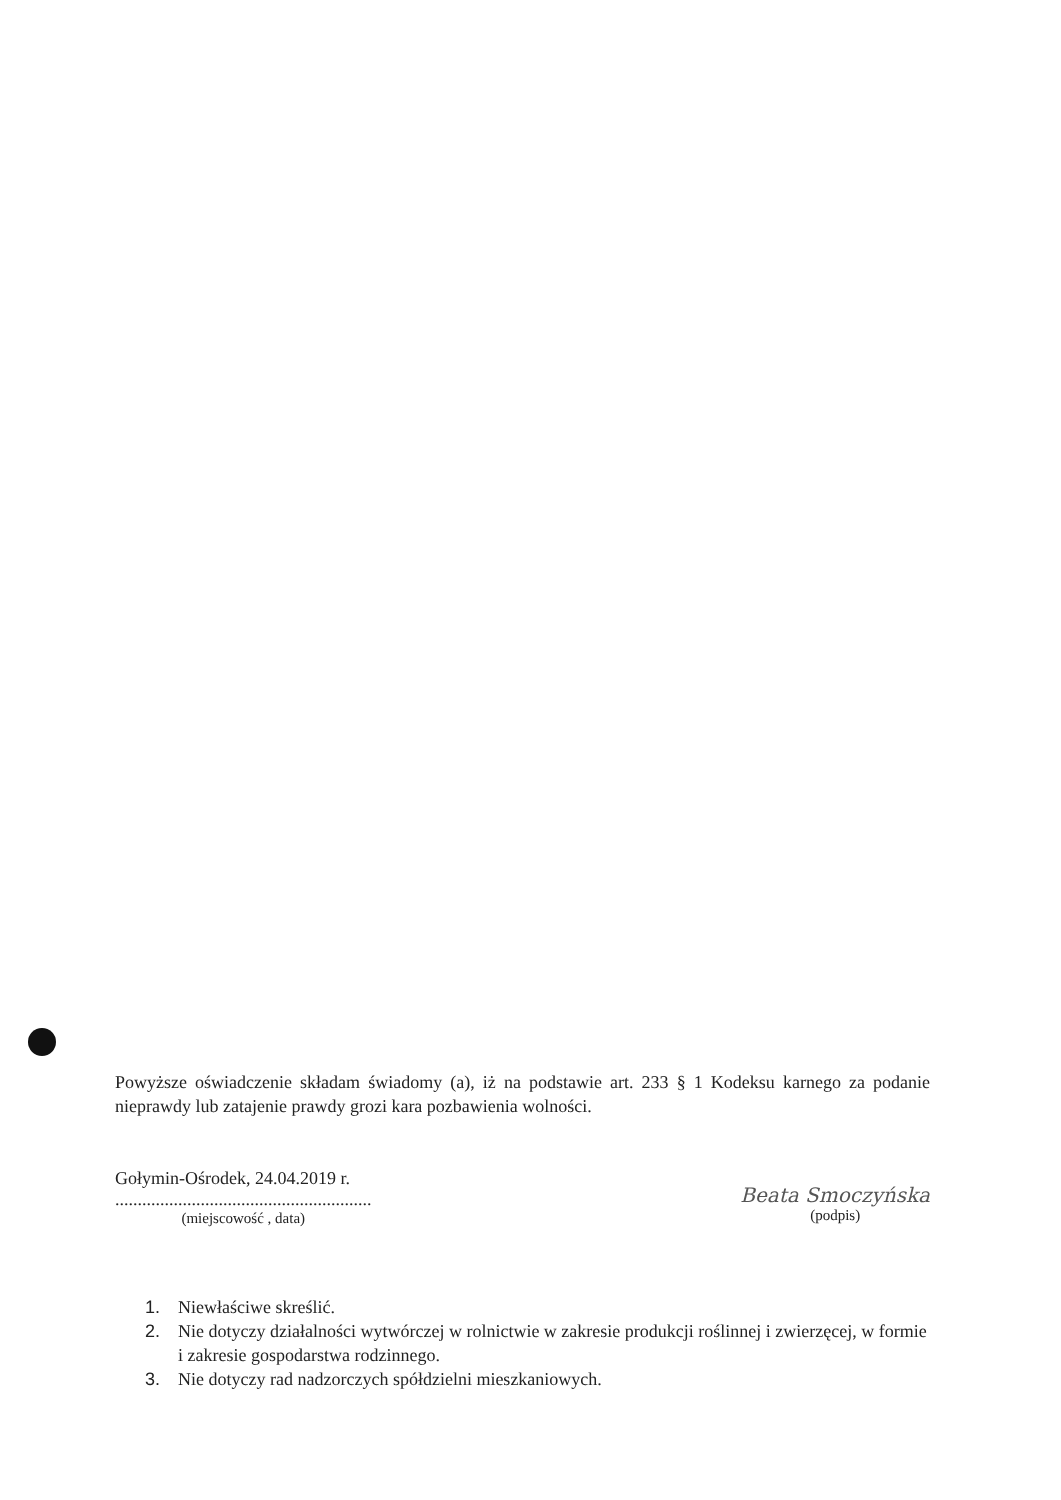Powyższe oświadczenie składam świadomy (a), iż na podstawie art. 233 § 1 Kodeksu karnego za podanie nieprawdy lub zatajenie prawdy grozi kara pozbawienia wolności.
Gołymin-Ośrodek, 24.04.2019 r.
.........................................................
(miejscowość , data)
Beata Smoczyńska
(podpis)
1. Niewłaściwe skreślić.
2. Nie dotyczy działalności wytwórczej w rolnictwie w zakresie produkcji roślinnej i zwierzęcej, w formie i zakresie gospodarstwa rodzinnego.
3. Nie dotyczy rad nadzorczych spółdzielni mieszkaniowych.